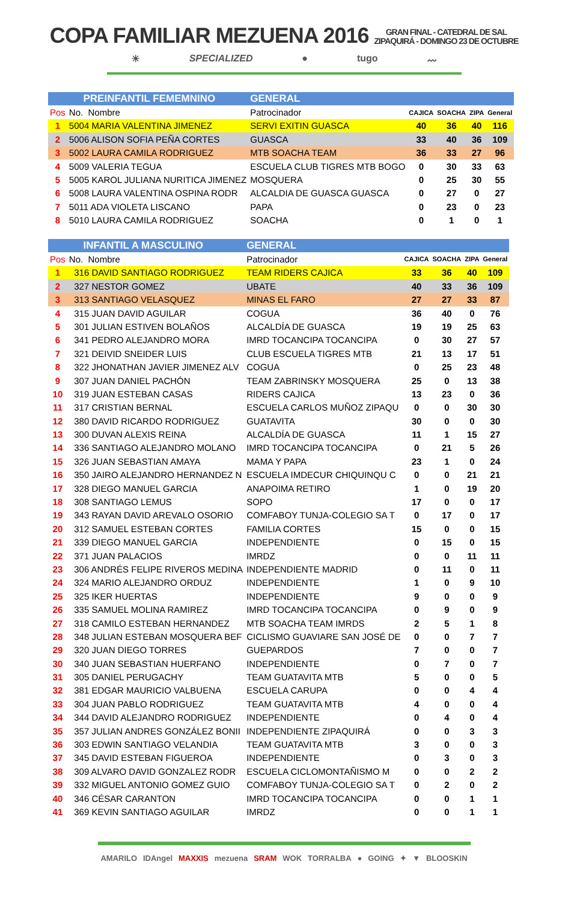COPA FAMILIAR MEZUENA 2016 GRAN FINAL - CATEDRAL DE SAL
ZIPAQUIRÁ - DOMINGO 23 DE OCTUBRE
☀ SPECIALIZED ● tugo 〰
| | PREINFANTIL FEMEMNINO | GENERAL | | | | |
| Pos | No. Nombre | Patrocinador | CAJICA | SOACHA | ZIPA | General |
| 1 | 5004 MARIA VALENTINA JIMENEZ | SERVI EXITIN GUASCA | 40 | 36 | 40 | 116 |
| 2 | 5006 ALISON SOFIA PEÑA CORTES | GUASCA | 33 | 40 | 36 | 109 |
| 3 | 5002 LAURA CAMILA RODRIGUEZ | MTB SOACHA TEAM | 36 | 33 | 27 | 96 |
| 4 | 5009 VALERIA TEGUA | ESCUELA CLUB TIGRES MTB BOGO | 0 | 30 | 33 | 63 |
| 5 | 5005 KAROL JULIANA NURITICA JIMENEZ | MOSQUERA | 0 | 25 | 30 | 55 |
| 6 | 5008 LAURA VALENTINA OSPINA RODR | ALCALDIA DE GUASCA GUASCA | 0 | 27 | 0 | 27 |
| 7 | 5011 ADA VIOLETA LISCANO | PAPA | 0 | 23 | 0 | 23 |
| 8 | 5010 LAURA CAMILA RODRIGUEZ | SOACHA | 0 | 1 | 0 | 1 |
| | INFANTIL A MASCULINO | GENERAL | | | | |
| Pos | No. Nombre | Patrocinador | CAJICA | SOACHA | ZIPA | General |
| 1 | 316 DAVID SANTIAGO RODRIGUEZ | TEAM RIDERS CAJICA | 33 | 36 | 40 | 109 |
| 2 | 327 NESTOR GOMEZ | UBATE | 40 | 33 | 36 | 109 |
| 3 | 313 SANTIAGO VELASQUEZ | MINAS EL FARO | 27 | 27 | 33 | 87 |
| 4 | 315 JUAN DAVID AGUILAR | COGUA | 36 | 40 | 0 | 76 |
| 5 | 301 JULIAN ESTIVEN BOLAÑOS | ALCALDÍA DE GUASCA | 19 | 19 | 25 | 63 |
| 6 | 341 PEDRO ALEJANDRO MORA | IMRD TOCANCIPA TOCANCIPA | 0 | 30 | 27 | 57 |
| 7 | 321 DEIVID SNEIDER LUIS | CLUB ESCUELA TIGRES MTB | 21 | 13 | 17 | 51 |
| 8 | 322 JHONATHAN JAVIER JIMENEZ ALV | COGUA | 0 | 25 | 23 | 48 |
| 9 | 307 JUAN DANIEL PACHÓN | TEAM ZABRINSKY MOSQUERA | 25 | 0 | 13 | 38 |
| 10 | 319 JUAN ESTEBAN CASAS | RIDERS CAJICA | 13 | 23 | 0 | 36 |
| 11 | 317 CRISTIAN BERNAL | ESCUELA CARLOS MUÑOZ ZIPAQU | 0 | 0 | 30 | 30 |
| 12 | 380 DAVID RICARDO RODRIGUEZ | GUATAVITA | 30 | 0 | 0 | 30 |
| 13 | 300 DUVAN ALEXIS REINA | ALCALDÍA DE GUASCA | 11 | 1 | 15 | 27 |
| 14 | 336 SANTIAGO ALEJANDRO MOLANO | IMRD TOCANCIPA TOCANCIPA | 0 | 21 | 5 | 26 |
| 15 | 326 JUAN SEBASTIAN AMAYA | MAMA Y PAPA | 23 | 1 | 0 | 24 |
| 16 | 350 JAIRO ALEJANDRO HERNANDEZ N | ESCUELA IMDECUR CHIQUINQU C | 0 | 0 | 21 | 21 |
| 17 | 328 DIEGO MANUEL GARCIA | ANAPOIMA RETIRO | 1 | 0 | 19 | 20 |
| 18 | 308 SANTIAGO LEMUS | SOPO | 17 | 0 | 0 | 17 |
| 19 | 343 RAYAN DAVID AREVALO OSORIO | COMFABOY TUNJA-COLEGIO SA T | 0 | 17 | 0 | 17 |
| 20 | 312 SAMUEL ESTEBAN CORTES | FAMILIA CORTES | 15 | 0 | 0 | 15 |
| 21 | 339 DIEGO MANUEL GARCIA | INDEPENDIENTE | 0 | 15 | 0 | 15 |
| 22 | 371 JUAN PALACIOS | IMRDZ | 0 | 0 | 11 | 11 |
| 23 | 306 ANDRÉS FELIPE RIVEROS MEDINA | INDEPENDIENTE MADRID | 0 | 11 | 0 | 11 |
| 24 | 324 MARIO ALEJANDRO ORDUZ | INDEPENDIENTE | 1 | 0 | 9 | 10 |
| 25 | 325 IKER HUERTAS | INDEPENDIENTE | 9 | 0 | 0 | 9 |
| 26 | 335 SAMUEL MOLINA RAMIREZ | IMRD TOCANCIPA TOCANCIPA | 0 | 9 | 0 | 9 |
| 27 | 318 CAMILO ESTEBAN HERNANDEZ | MTB SOACHA TEAM IMRDS | 2 | 5 | 1 | 8 |
| 28 | 348 JULIAN ESTEBAN MOSQUERA BEF | CICLISMO GUAVIARE SAN JOSÉ DE | 0 | 0 | 7 | 7 |
| 29 | 320 JUAN DIEGO TORRES | GUEPARDOS | 7 | 0 | 0 | 7 |
| 30 | 340 JUAN SEBASTIAN HUERFANO | INDEPENDIENTE | 0 | 7 | 0 | 7 |
| 31 | 305 DANIEL PERUGACHY | TEAM GUATAVITA MTB | 5 | 0 | 0 | 5 |
| 32 | 381 EDGAR MAURICIO VALBUENA | ESCUELA CARUPA | 0 | 0 | 4 | 4 |
| 33 | 304 JUAN PABLO RODRIGUEZ | TEAM GUATAVITA MTB | 4 | 0 | 0 | 4 |
| 34 | 344 DAVID ALEJANDRO RODRIGUEZ | INDEPENDIENTE | 0 | 4 | 0 | 4 |
| 35 | 357 JULIAN ANDRES GONZÁLEZ BONII | INDEPENDIENTE ZIPAQUIRÁ | 0 | 0 | 3 | 3 |
| 36 | 303 EDWIN SANTIAGO VELANDIA | TEAM GUATAVITA MTB | 3 | 0 | 0 | 3 |
| 37 | 345 DAVID ESTEBAN FIGUEROA | INDEPENDIENTE | 0 | 3 | 0 | 3 |
| 38 | 309 ALVARO DAVID GONZALEZ RODR | ESCUELA CICLOMONTAÑISMO M | 0 | 0 | 2 | 2 |
| 39 | 332 MIGUEL ANTONIO GOMEZ GUIO | COMFABOY TUNJA-COLEGIO SA T | 0 | 2 | 0 | 2 |
| 40 | 346 CÉSAR CARANTON | IMRD TOCANCIPA TOCANCIPA | 0 | 0 | 1 | 1 |
| 41 | 369 KEVIN SANTIAGO AGUILAR | IMRDZ | 0 | 0 | 1 | 1 |
AMARILO IDAngel MAXXIS mezuena SRAM WOK TORRALBA ● GOING ✦ ▼ BLOOSKIN